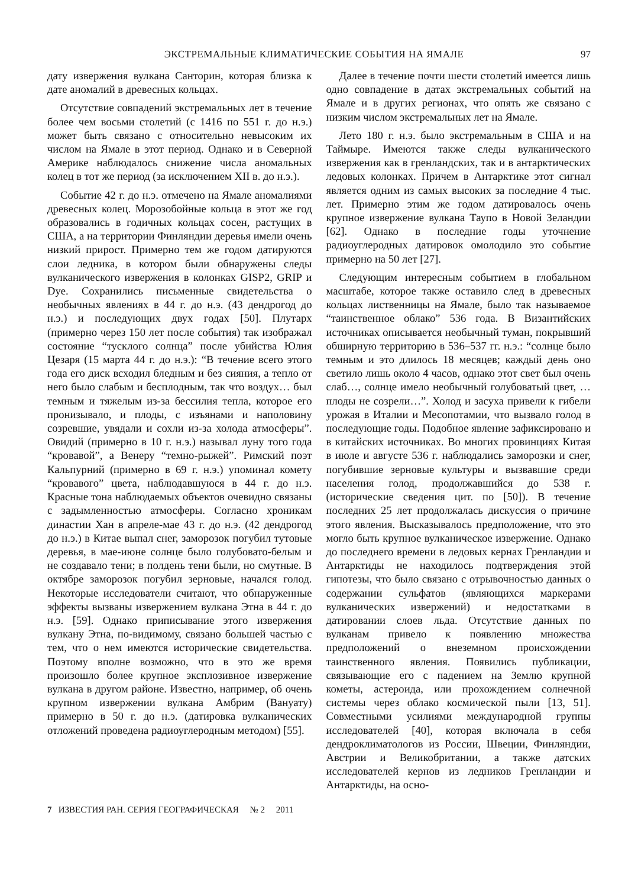ЭКСТРЕМАЛЬНЫЕ КЛИМАТИЧЕСКИЕ СОБЫТИЯ НА ЯМАЛЕ 97
дату извержения вулкана Санторин, которая близка к дате аномалий в древесных кольцах.
Отсутствие совпадений экстремальных лет в течение более чем восьми столетий (с 1416 по 551 г. до н.э.) может быть связано с относительно невысоким их числом на Ямале в этот период. Однако и в Северной Америке наблюдалось снижение числа аномальных колец в тот же период (за исключением XII в. до н.э.).
Событие 42 г. до н.э. отмечено на Ямале аномалиями древесных колец. Морозобойные кольца в этот же год образовались в годичных кольцах сосен, растущих в США, а на территории Финляндии деревья имели очень низкий прирост. Примерно тем же годом датируются слои ледника, в котором были обнаружены следы вулканического извержения в колонках GISP2, GRIP и Dye. Сохранились письменные свидетельства о необычных явлениях в 44 г. до н.э. (43 дендрогод до н.э.) и последующих двух годах [50]. Плутарх (примерно через 150 лет после события) так изображал состояние “тусклого солнца” после убийства Юлия Цезаря (15 марта 44 г. до н.э.): “В течение всего этого года его диск всходил бледным и без сияния, а тепло от него было слабым и бесплодным, так что воздух… был темным и тяжелым из-за бессилия тепла, которое его пронизывало, и плоды, с изъянами и наполовину созревшие, увядали и сохли из-за холода атмосферы”. Овидий (примерно в 10 г. н.э.) называл луну того года “кровавой”, а Венеру “темно-рыжей”. Римский поэт Кальпурний (примерно в 69 г. н.э.) упоминал комету “кровавого” цвета, наблюдавшуюся в 44 г. до н.э. Красные тона наблюдаемых объектов очевидно связаны с задымленностью атмосферы. Согласно хроникам династии Хан в апреле-мае 43 г. до н.э. (42 дендрогод до н.э.) в Китае выпал снег, заморозок погубил тутовые деревья, в мае-июне солнце было голубовато-белым и не создавало тени; в полдень тени были, но смутные. В октябре заморозок погубил зерновые, начался голод. Некоторые исследователи считают, что обнаруженные эффекты вызваны извержением вулкана Этна в 44 г. до н.э. [59]. Однако приписывание этого извержения вулкану Этна, по-видимому, связано большей частью с тем, что о нем имеются исторические свидетельства. Поэтому вполне возможно, что в это же время произошло более крупное эксплозивное извержение вулкана в другом районе. Известно, например, об очень крупном извержении вулкана Амбрим (Вануату) примерно в 50 г. до н.э. (датировка вулканических отложений проведена радиоуглеродным методом) [55].
Далее в течение почти шести столетий имеется лишь одно совпадение в датах экстремальных событий на Ямале и в других регионах, что опять же связано с низким числом экстремальных лет на Ямале.
Лето 180 г. н.э. было экстремальным в США и на Таймыре. Имеются также следы вулканического извержения как в гренландских, так и в антарктических ледовых колонках. Причем в Антарктике этот сигнал является одним из самых высоких за последние 4 тыс. лет. Примерно этим же годом датировалось очень крупное извержение вулкана Таупо в Новой Зеландии [62]. Однако в последние годы уточнение радиоуглеродных датировок омолодило это событие примерно на 50 лет [27].
Следующим интересным событием в глобальном масштабе, которое также оставило след в древесных кольцах лиственницы на Ямале, было так называемое “таинственное облако” 536 года. В Византийских источниках описывается необычный туман, покрывший обширную территорию в 536–537 гг. н.э.: “солнце было темным и это длилось 18 месяцев; каждый день оно светило лишь около 4 часов, однако этот свет был очень слаб…, солнце имело необычный голубоватый цвет, … плоды не созрели…”. Холод и засуха привели к гибели урожая в Италии и Месопотамии, что вызвало голод в последующие годы. Подобное явление зафиксировано и в китайских источниках. Во многих провинциях Китая в июле и августе 536 г. наблюдались заморозки и снег, погубившие зерновые культуры и вызвавшие среди населения голод, продолжавшийся до 538 г. (исторические сведения цит. по [50]). В течение последних 25 лет продолжалась дискуссия о причине этого явления. Высказывалось предположение, что это могло быть крупное вулканическое извержение. Однако до последнего времени в ледовых кернах Гренландии и Антарктиды не находилось подтверждения этой гипотезы, что было связано с отрывочностью данных о содержании сульфатов (являющихся маркерами вулканических извержений) и недостатками в датировании слоев льда. Отсутствие данных по вулканам привело к появлению множества предположений о внеземном происхождении таинственного явления. Появились публикации, связывающие его с падением на Землю крупной кометы, астероида, или прохождением солнечной системы через облако космической пыли [13, 51]. Совместными усилиями международной группы исследователей [40], которая включала в себя дендроклиматологов из России, Швеции, Финляндии, Австрии и Великобритании, а также датских исследователей кернов из ледников Гренландии и Антарктиды, на осно-
7 ИЗВЕСТИЯ РАН. СЕРИЯ ГЕОГРАФИЧЕСКАЯ № 2 2011